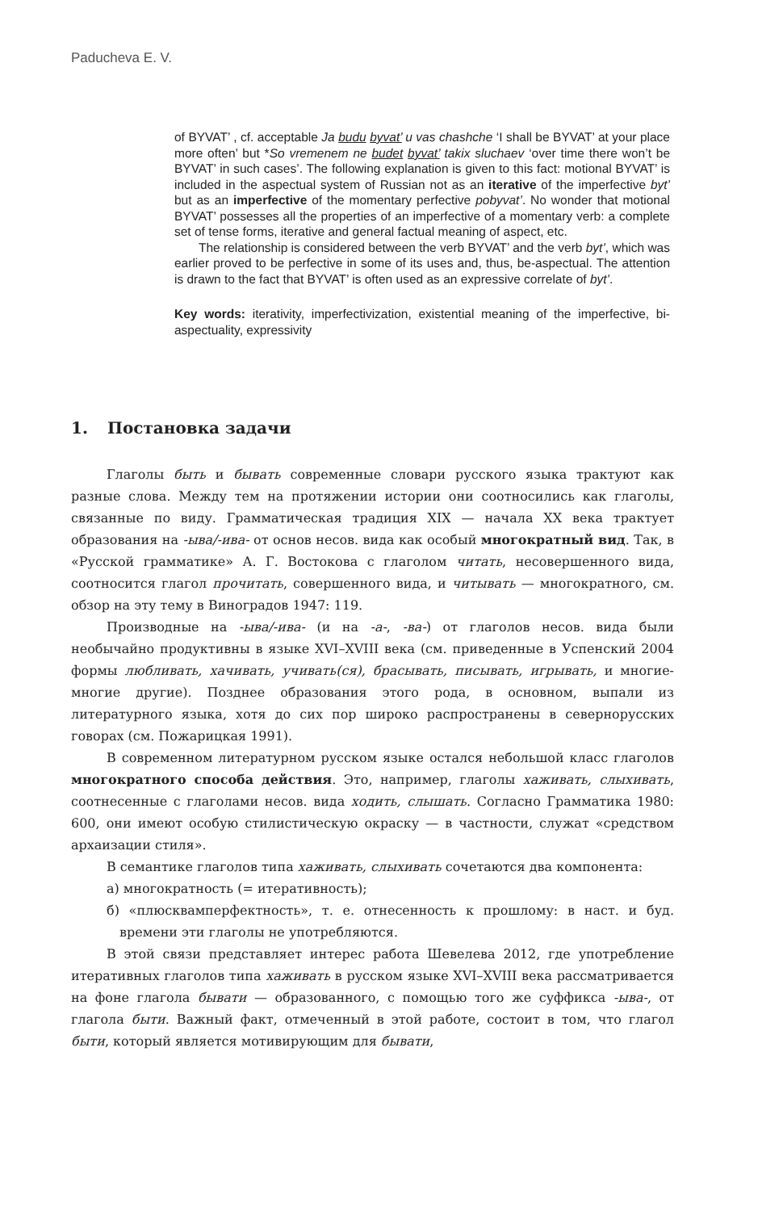Paducheva E. V.
of BYVAT’ , cf. acceptable Ja budu byvat’ u vas chashche ‘I shall be BYVAT’ at your place more often’ but *So vremenem ne budet byvat’ takix sluchaev ‘over time there won’t be BYVAT’ in such cases’. The following explanation is given to this fact: motional BYVAT’ is included in the aspectual system of Russian not as an iterative of the imperfective byt’ but as an imperfective of the momentary perfective pobyvat’. No wonder that motional BYVAT’ possesses all the properties of an imperfective of a momentary verb: a complete set of tense forms, iterative and general factual meaning of aspect, etc.
The relationship is considered between the verb BYVAT’ and the verb byt’, which was earlier proved to be perfective in some of its uses and, thus, be-aspectual. The attention is drawn to the fact that BYVAT’ is often used as an expressive correlate of byt’.
Key words: iterativity, imperfectivization, existential meaning of the imperfective, bi-aspectuality, expressivity
1. Постановка задачи
Глаголы быть и бывать современные словари русского языка трактуют как разные слова. Между тем на протяжении истории они соотносились как глаголы, связанные по виду. Грамматическая традиция XIX — начала XX века трактует образования на -ыва/-ива- от основ несов. вида как особый многократный вид. Так, в «Русской грамматике» А. Г. Востокова с глаголом читать, несовершенного вида, соотносится глагол прочитать, совершенного вида, и читывать — многократного, см. обзор на эту тему в Виноградов 1947: 119.
Производные на -ыва/-ива- (и на -а-, -ва-) от глаголов несов. вида были необычайно продуктивны в языке XVI–XVIII века (см. приведенные в Успенский 2004 формы любливать, хачивать, учивать(ся), брасывать, писывать, игрывать, и многие-многие другие). Позднее образования этого рода, в основном, выпали из литературного языка, хотя до сих пор широко распространены в севернорусских говорах (см. Пожарицкая 1991).
В современном литературном русском языке остался небольшой класс глаголов многократного способа действия. Это, например, глаголы хаживать, слыхивать, соотнесенные с глаголами несов. вида ходить, слышать. Согласно Грамматика 1980: 600, они имеют особую стилистическую окраску — в частности, служат «средством архаизации стиля».
В семантике глаголов типа хаживать, слыхивать сочетаются два компонента:
а) многократность (= итеративность);
б) «плюсквамперфектность», т. е. отнесенность к прошлому: в наст. и буд. времени эти глаголы не употребляются.
В этой связи представляет интерес работа Шевелева 2012, где употребление итеративных глаголов типа хаживать в русском языке XVI–XVIII века рассматривается на фоне глагола бывати — образованного, с помощью того же суффикса -ыва-, от глагола быти. Важный факт, отмеченный в этой работе, состоит в том, что глагол быти, который является мотивирующим для бывати,